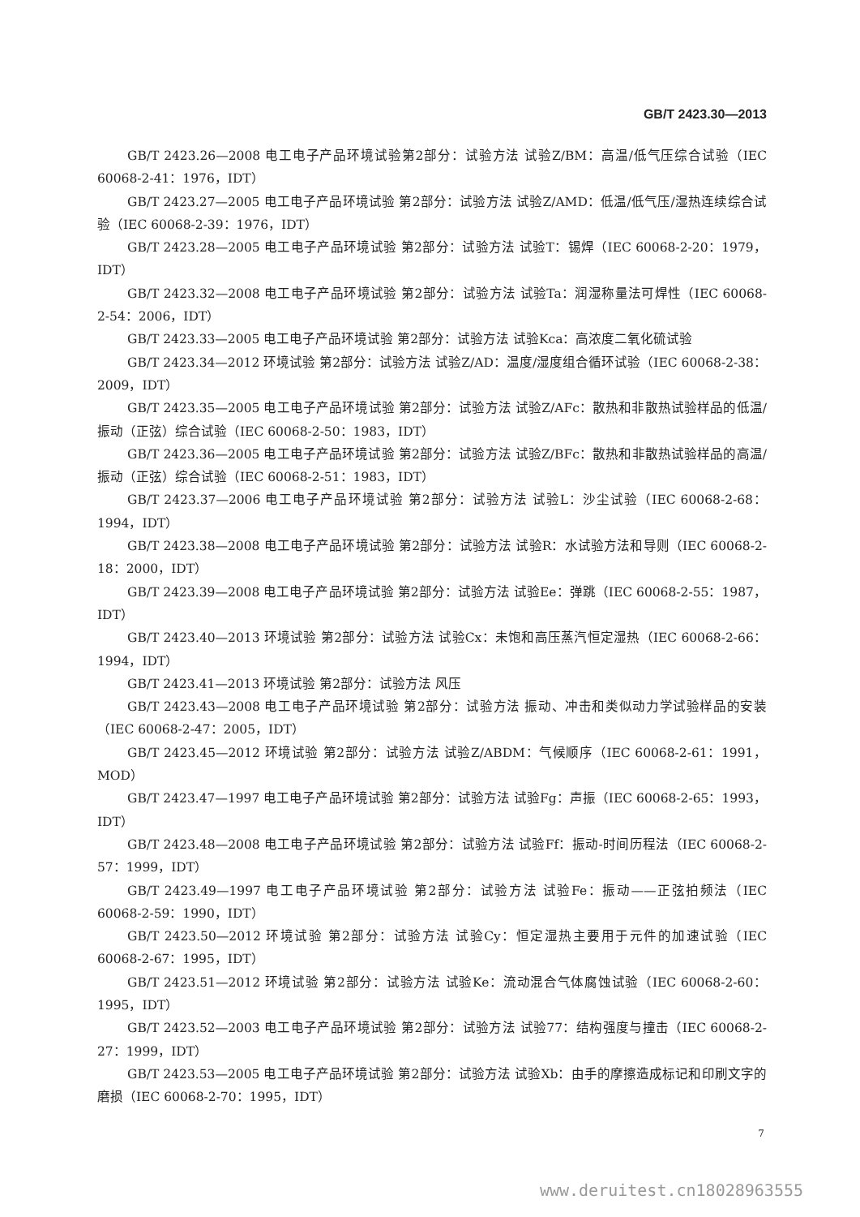GB/T 2423.30—2013
GB/T 2423.26—2008 电工电子产品环境试验第2部分：试验方法 试验Z/BM：高温/低气压综合试验（IEC 60068-2-41：1976，IDT）
GB/T 2423.27—2005 电工电子产品环境试验 第2部分：试验方法 试验Z/AMD：低温/低气压/湿热连续综合试验（IEC 60068-2-39：1976，IDT）
GB/T 2423.28—2005 电工电子产品环境试验 第2部分：试验方法 试验T：锡焊（IEC 60068-2-20：1979，IDT）
GB/T 2423.32—2008 电工电子产品环境试验 第2部分：试验方法 试验Ta：润湿称量法可焊性（IEC 60068-2-54：2006，IDT）
GB/T 2423.33—2005 电工电子产品环境试验 第2部分：试验方法 试验Kca：高浓度二氧化硫试验
GB/T 2423.34—2012 环境试验 第2部分：试验方法 试验Z/AD：温度/湿度组合循环试验（IEC 60068-2-38：2009，IDT）
GB/T 2423.35—2005 电工电子产品环境试验 第2部分：试验方法 试验Z/AFc：散热和非散热试验样品的低温/振动（正弦）综合试验（IEC 60068-2-50：1983，IDT）
GB/T 2423.36—2005 电工电子产品环境试验 第2部分：试验方法 试验Z/BFc：散热和非散热试验样品的高温/振动（正弦）综合试验（IEC 60068-2-51：1983，IDT）
GB/T 2423.37—2006 电工电子产品环境试验 第2部分：试验方法 试验L：沙尘试验（IEC 60068-2-68：1994，IDT）
GB/T 2423.38—2008 电工电子产品环境试验 第2部分：试验方法 试验R：水试验方法和导则（IEC 60068-2-18：2000，IDT）
GB/T 2423.39—2008 电工电子产品环境试验 第2部分：试验方法 试验Ee：弹跳（IEC 60068-2-55：1987，IDT）
GB/T 2423.40—2013 环境试验 第2部分：试验方法 试验Cx：未饱和高压蒸汽恒定湿热（IEC 60068-2-66：1994，IDT）
GB/T 2423.41—2013 环境试验 第2部分：试验方法 风压
GB/T 2423.43—2008 电工电子产品环境试验 第2部分：试验方法 振动、冲击和类似动力学试验样品的安装（IEC 60068-2-47：2005，IDT）
GB/T 2423.45—2012 环境试验 第2部分：试验方法 试验Z/ABDM：气候顺序（IEC 60068-2-61：1991，MOD）
GB/T 2423.47—1997 电工电子产品环境试验 第2部分：试验方法 试验Fg：声振（IEC 60068-2-65：1993，IDT）
GB/T 2423.48—2008 电工电子产品环境试验 第2部分：试验方法 试验Ff：振动-时间历程法（IEC 60068-2-57：1999，IDT）
GB/T 2423.49—1997 电工电子产品环境试验 第2部分：试验方法 试验Fe：振动——正弦拍频法（IEC 60068-2-59：1990，IDT）
GB/T 2423.50—2012 环境试验 第2部分：试验方法 试验Cy：恒定湿热主要用于元件的加速试验（IEC 60068-2-67：1995，IDT）
GB/T 2423.51—2012 环境试验 第2部分：试验方法 试验Ke：流动混合气体腐蚀试验（IEC 60068-2-60：1995，IDT）
GB/T 2423.52—2003 电工电子产品环境试验 第2部分：试验方法 试验77：结构强度与撞击（IEC 60068-2-27：1999，IDT）
GB/T 2423.53—2005 电工电子产品环境试验 第2部分：试验方法 试验Xb：由手的摩擦造成标记和印刷文字的磨损（IEC 60068-2-70：1995，IDT）
7
www.deruitest.cn18028963555